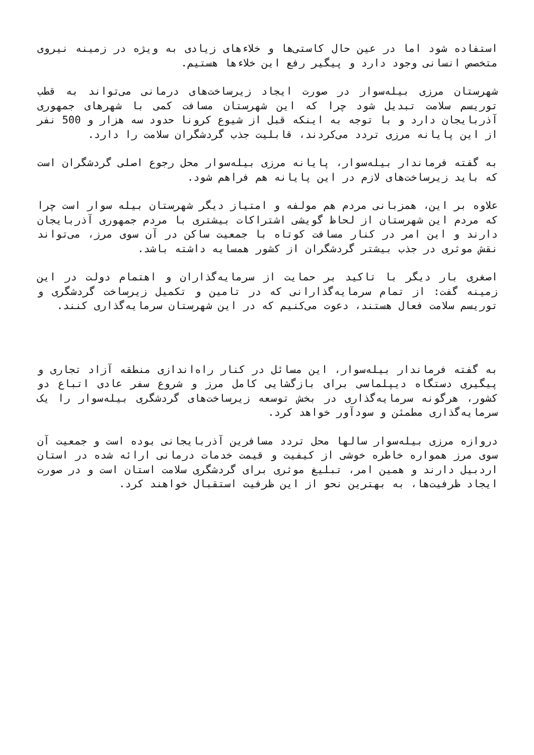استفاده شود اما در عین حال کاستی‌ها و خلاءهای زیادی به ویژه در زمینه نیروی متخصص انسانی وجود دارد و پیگیر رفع این خلاءها هستیم.
شهرستان مرزی بیله‌سوار در صورت ایجاد زیرساخت‌های درمانی می‌تواند به قطب توریسم سلامت تبدیل شود چرا که این شهرستان مسافت کمی با شهرهای جمهوری آذربایجان دارد و با توجه به اینکه قبل از شیوع کرونا حدود سه هزار و 500 نفر از این پایانه مرزی تردد می‌کردند، قابلیت جذب گردشگران سلامت را دارد.
به گفته فرماندار بیله‌سوار، پایانه مرزی بیله‌سوار محل رجوع اصلی گردشگران است که باید زیرساخت‌های لازم در این پایانه هم فراهم شود.
علاوه بر این، همزبانی مردم هم مولفه و امتیاز دیگر شهرستان بیله سوار است چرا که مردم این شهرستان از لحاظ گویشی اشتراکات بیشتری با مردم جمهوری آذربایجان دارند و این امر در کنار مسافت کوتاه با جمعیت ساکن در آن سوی مرز، می‌تواند نقش موثری در جذب بیشتر گردشگران از کشور همسایه داشته باشد.
اصغری بار دیگر با تاکید بر حمایت از سرمایه‌گذاران و اهتمام دولت در این زمینه گفت: از تمام سرمایه‌گذارانی که در تامین و تکمیل زیرساخت گردشگری و توریسم سلامت فعال هستند، دعوت می‌کنیم که در این شهرستان سرمایه‌گذاری کنند.
به گفته فرماندار بیله‌سوار، این مسائل در کنار راه‌اندازی منطقه آزاد تجاری و پیگیری دستگاه دیپلماسی برای بازگشایی کامل مرز و شروع سفر عادی اتباع دو کشور، هرگونه سرمایه‌گذاری در بخش توسعه زیرساخت‌های گردشگری بیله‌سوار را یک سرمایه‌گذاری مطمئن و سودآور خواهد کرد.
دروازه مرزی بیله‌سوار سالها محل تردد مسافرین آذربایجانی بوده است و جمعیت آن سوی مرز همواره خاطره خوشی از کیفیت و قیمت خدمات درمانی ارائه شده در استان اردبیل دارند و همین امر، تبلیغ موثری برای گردشگری سلامت استان است و در صورت ایجاد ظرفیت‌ها، به بهترین نحو از این ظرفیت استقبال خواهند کرد.